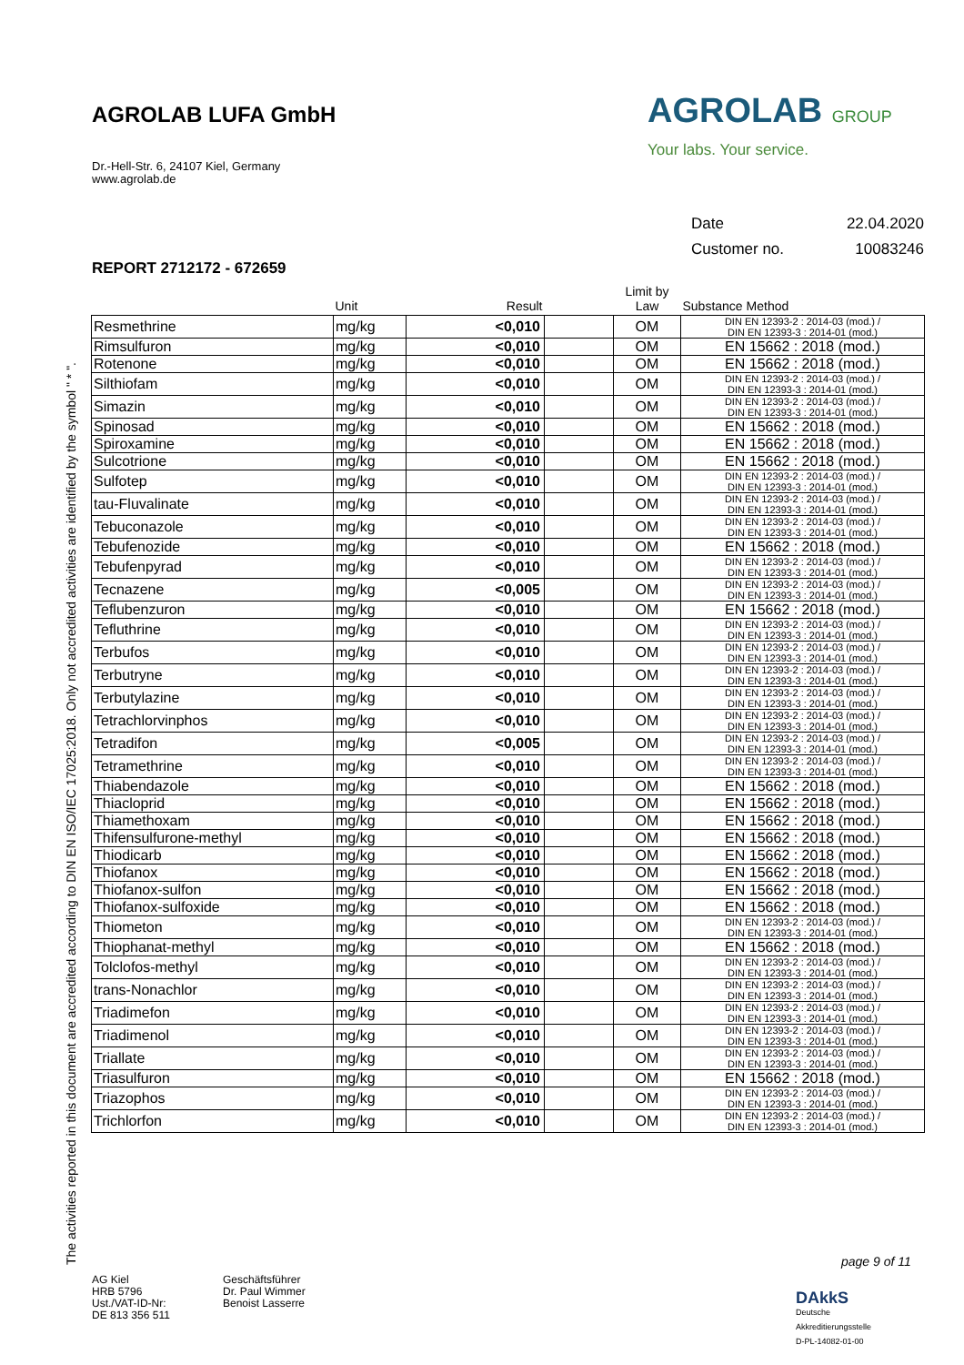AGROLAB LUFA GmbH
Dr.-Hell-Str. 6, 24107 Kiel, Germany
www.agrolab.de
AGROLAB GROUP
Your labs. Your service.
Date 22.04.2020
Customer no. 10083246
REPORT 2712172 - 672659
| | Unit | Result | | Limit by Law | Substance Method |
| --- | --- | --- | --- | --- | --- |
| Resmethrine | mg/kg | <0,010 | | OM | DIN EN 12393-2 : 2014-03 (mod.) / DIN EN 12393-3 : 2014-01 (mod.) |
| Rimsulfuron | mg/kg | <0,010 | | OM | EN 15662 : 2018 (mod.) |
| Rotenone | mg/kg | <0,010 | | OM | EN 15662 : 2018 (mod.) |
| Silthiofam | mg/kg | <0,010 | | OM | DIN EN 12393-2 : 2014-03 (mod.) / DIN EN 12393-3 : 2014-01 (mod.) |
| Simazin | mg/kg | <0,010 | | OM | DIN EN 12393-2 : 2014-03 (mod.) / DIN EN 12393-3 : 2014-01 (mod.) |
| Spinosad | mg/kg | <0,010 | | OM | EN 15662 : 2018 (mod.) |
| Spiroxamine | mg/kg | <0,010 | | OM | EN 15662 : 2018 (mod.) |
| Sulcotrione | mg/kg | <0,010 | | OM | EN 15662 : 2018 (mod.) |
| Sulfotep | mg/kg | <0,010 | | OM | DIN EN 12393-2 : 2014-03 (mod.) / DIN EN 12393-3 : 2014-01 (mod.) |
| tau-Fluvalinate | mg/kg | <0,010 | | OM | DIN EN 12393-2 : 2014-03 (mod.) / DIN EN 12393-3 : 2014-01 (mod.) |
| Tebuconazole | mg/kg | <0,010 | | OM | DIN EN 12393-2 : 2014-03 (mod.) / DIN EN 12393-3 : 2014-01 (mod.) |
| Tebufenozide | mg/kg | <0,010 | | OM | EN 15662 : 2018 (mod.) |
| Tebufenpyrad | mg/kg | <0,010 | | OM | DIN EN 12393-2 : 2014-03 (mod.) / DIN EN 12393-3 : 2014-01 (mod.) |
| Tecnazene | mg/kg | <0,005 | | OM | DIN EN 12393-2 : 2014-03 (mod.) / DIN EN 12393-3 : 2014-01 (mod.) |
| Teflubenzuron | mg/kg | <0,010 | | OM | EN 15662 : 2018 (mod.) |
| Tefluthrine | mg/kg | <0,010 | | OM | DIN EN 12393-2 : 2014-03 (mod.) / DIN EN 12393-3 : 2014-01 (mod.) |
| Terbufos | mg/kg | <0,010 | | OM | DIN EN 12393-2 : 2014-03 (mod.) / DIN EN 12393-3 : 2014-01 (mod.) |
| Terbutryne | mg/kg | <0,010 | | OM | DIN EN 12393-2 : 2014-03 (mod.) / DIN EN 12393-3 : 2014-01 (mod.) |
| Terbutylazine | mg/kg | <0,010 | | OM | DIN EN 12393-2 : 2014-03 (mod.) / DIN EN 12393-3 : 2014-01 (mod.) |
| Tetrachlorvinphos | mg/kg | <0,010 | | OM | DIN EN 12393-2 : 2014-03 (mod.) / DIN EN 12393-3 : 2014-01 (mod.) |
| Tetradifon | mg/kg | <0,005 | | OM | DIN EN 12393-2 : 2014-03 (mod.) / DIN EN 12393-3 : 2014-01 (mod.) |
| Tetramethrine | mg/kg | <0,010 | | OM | DIN EN 12393-2 : 2014-03 (mod.) / DIN EN 12393-3 : 2014-01 (mod.) |
| Thiabendazole | mg/kg | <0,010 | | OM | EN 15662 : 2018 (mod.) |
| Thiacloprid | mg/kg | <0,010 | | OM | EN 15662 : 2018 (mod.) |
| Thiamethoxam | mg/kg | <0,010 | | OM | EN 15662 : 2018 (mod.) |
| Thifensulfurone-methyl | mg/kg | <0,010 | | OM | EN 15662 : 2018 (mod.) |
| Thiodicarb | mg/kg | <0,010 | | OM | EN 15662 : 2018 (mod.) |
| Thiofanox | mg/kg | <0,010 | | OM | EN 15662 : 2018 (mod.) |
| Thiofanox-sulfon | mg/kg | <0,010 | | OM | EN 15662 : 2018 (mod.) |
| Thiofanox-sulfoxide | mg/kg | <0,010 | | OM | EN 15662 : 2018 (mod.) |
| Thiometon | mg/kg | <0,010 | | OM | DIN EN 12393-2 : 2014-03 (mod.) / DIN EN 12393-3 : 2014-01 (mod.) |
| Thiophanat-methyl | mg/kg | <0,010 | | OM | EN 15662 : 2018 (mod.) |
| Tolclofos-methyl | mg/kg | <0,010 | | OM | DIN EN 12393-2 : 2014-03 (mod.) / DIN EN 12393-3 : 2014-01 (mod.) |
| trans-Nonachlor | mg/kg | <0,010 | | OM | DIN EN 12393-2 : 2014-03 (mod.) / DIN EN 12393-3 : 2014-01 (mod.) |
| Triadimefon | mg/kg | <0,010 | | OM | DIN EN 12393-2 : 2014-03 (mod.) / DIN EN 12393-3 : 2014-01 (mod.) |
| Triadimenol | mg/kg | <0,010 | | OM | DIN EN 12393-2 : 2014-03 (mod.) / DIN EN 12393-3 : 2014-01 (mod.) |
| Triallate | mg/kg | <0,010 | | OM | DIN EN 12393-2 : 2014-03 (mod.) / DIN EN 12393-3 : 2014-01 (mod.) |
| Triasulfuron | mg/kg | <0,010 | | OM | EN 15662 : 2018 (mod.) |
| Triazophos | mg/kg | <0,010 | | OM | DIN EN 12393-2 : 2014-03 (mod.) / DIN EN 12393-3 : 2014-01 (mod.) |
| Trichlorfon | mg/kg | <0,010 | | OM | DIN EN 12393-2 : 2014-03 (mod.) / DIN EN 12393-3 : 2014-01 (mod.) |
The activities reported in this document are accredited according to DIN EN ISO/IEC 17025:2018. Only not accredited activities are identified by the symbol " * ".
page 9 of 11
AG Kiel
HRB 5796
Ust./VAT-ID-Nr:
DE 813 356 511
Geschäftsführer
Dr. Paul Wimmer
Benoist Lasserre
DAkkS
Deutsche
Akkreditierungsstelle
D-PL-14082-01-00